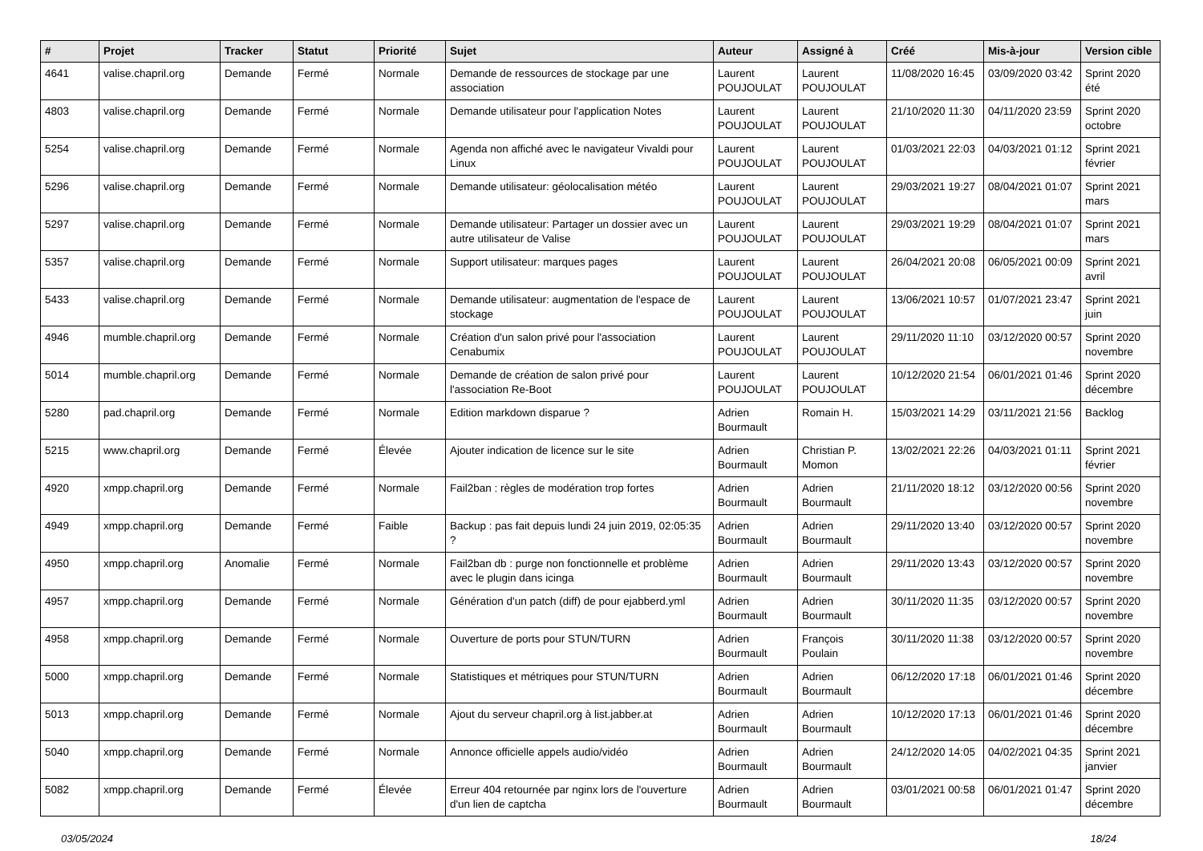| # | Projet | Tracker | Statut | Priorité | Sujet | Auteur | Assigné à | Créé | Mis-à-jour | Version cible |
| --- | --- | --- | --- | --- | --- | --- | --- | --- | --- | --- |
| 4641 | valise.chapril.org | Demande | Fermé | Normale | Demande de ressources de stockage par une association | Laurent POUJOULAT | Laurent POUJOULAT | 11/08/2020 16:45 | 03/09/2020 03:42 | Sprint 2020 été |
| 4803 | valise.chapril.org | Demande | Fermé | Normale | Demande utilisateur pour l'application Notes | Laurent POUJOULAT | Laurent POUJOULAT | 21/10/2020 11:30 | 04/11/2020 23:59 | Sprint 2020 octobre |
| 5254 | valise.chapril.org | Demande | Fermé | Normale | Agenda non affiché avec le navigateur Vivaldi pour Linux | Laurent POUJOULAT | Laurent POUJOULAT | 01/03/2021 22:03 | 04/03/2021 01:12 | Sprint 2021 février |
| 5296 | valise.chapril.org | Demande | Fermé | Normale | Demande utilisateur: géolocalisation météo | Laurent POUJOULAT | Laurent POUJOULAT | 29/03/2021 19:27 | 08/04/2021 01:07 | Sprint 2021 mars |
| 5297 | valise.chapril.org | Demande | Fermé | Normale | Demande utilisateur: Partager un dossier avec un autre utilisateur de Valise | Laurent POUJOULAT | Laurent POUJOULAT | 29/03/2021 19:29 | 08/04/2021 01:07 | Sprint 2021 mars |
| 5357 | valise.chapril.org | Demande | Fermé | Normale | Support utilisateur: marques pages | Laurent POUJOULAT | Laurent POUJOULAT | 26/04/2021 20:08 | 06/05/2021 00:09 | Sprint 2021 avril |
| 5433 | valise.chapril.org | Demande | Fermé | Normale | Demande utilisateur: augmentation de l'espace de stockage | Laurent POUJOULAT | Laurent POUJOULAT | 13/06/2021 10:57 | 01/07/2021 23:47 | Sprint 2021 juin |
| 4946 | mumble.chapril.org | Demande | Fermé | Normale | Création d'un salon privé pour l'association Cenabumix | Laurent POUJOULAT | Laurent POUJOULAT | 29/11/2020 11:10 | 03/12/2020 00:57 | Sprint 2020 novembre |
| 5014 | mumble.chapril.org | Demande | Fermé | Normale | Demande de création de salon privé pour l'association Re-Boot | Laurent POUJOULAT | Laurent POUJOULAT | 10/12/2020 21:54 | 06/01/2021 01:46 | Sprint 2020 décembre |
| 5280 | pad.chapril.org | Demande | Fermé | Normale | Edition markdown disparue ? | Adrien Bourmault | Romain H. | 15/03/2021 14:29 | 03/11/2021 21:56 | Backlog |
| 5215 | www.chapril.org | Demande | Fermé | Élevée | Ajouter indication de licence sur le site | Adrien Bourmault | Christian P. Momon | 13/02/2021 22:26 | 04/03/2021 01:11 | Sprint 2021 février |
| 4920 | xmpp.chapril.org | Demande | Fermé | Normale | Fail2ban : règles de modération trop fortes | Adrien Bourmault | Adrien Bourmault | 21/11/2020 18:12 | 03/12/2020 00:56 | Sprint 2020 novembre |
| 4949 | xmpp.chapril.org | Demande | Fermé | Faible | Backup : pas fait depuis lundi 24 juin 2019, 02:05:35 ? | Adrien Bourmault | Adrien Bourmault | 29/11/2020 13:40 | 03/12/2020 00:57 | Sprint 2020 novembre |
| 4950 | xmpp.chapril.org | Anomalie | Fermé | Normale | Fail2ban db : purge non fonctionnelle et problème avec le plugin dans icinga | Adrien Bourmault | Adrien Bourmault | 29/11/2020 13:43 | 03/12/2020 00:57 | Sprint 2020 novembre |
| 4957 | xmpp.chapril.org | Demande | Fermé | Normale | Génération d'un patch (diff) de pour ejabberd.yml | Adrien Bourmault | Adrien Bourmault | 30/11/2020 11:35 | 03/12/2020 00:57 | Sprint 2020 novembre |
| 4958 | xmpp.chapril.org | Demande | Fermé | Normale | Ouverture de ports pour STUN/TURN | Adrien Bourmault | François Poulain | 30/11/2020 11:38 | 03/12/2020 00:57 | Sprint 2020 novembre |
| 5000 | xmpp.chapril.org | Demande | Fermé | Normale | Statistiques et métriques pour STUN/TURN | Adrien Bourmault | Adrien Bourmault | 06/12/2020 17:18 | 06/01/2021 01:46 | Sprint 2020 décembre |
| 5013 | xmpp.chapril.org | Demande | Fermé | Normale | Ajout du serveur chapril.org à list.jabber.at | Adrien Bourmault | Adrien Bourmault | 10/12/2020 17:13 | 06/01/2021 01:46 | Sprint 2020 décembre |
| 5040 | xmpp.chapril.org | Demande | Fermé | Normale | Annonce officielle appels audio/vidéo | Adrien Bourmault | Adrien Bourmault | 24/12/2020 14:05 | 04/02/2021 04:35 | Sprint 2021 janvier |
| 5082 | xmpp.chapril.org | Demande | Fermé | Élevée | Erreur 404 retournée par nginx lors de l'ouverture d'un lien de captcha | Adrien Bourmault | Adrien Bourmault | 03/01/2021 00:58 | 06/01/2021 01:47 | Sprint 2020 décembre |
03/05/2024 18/24